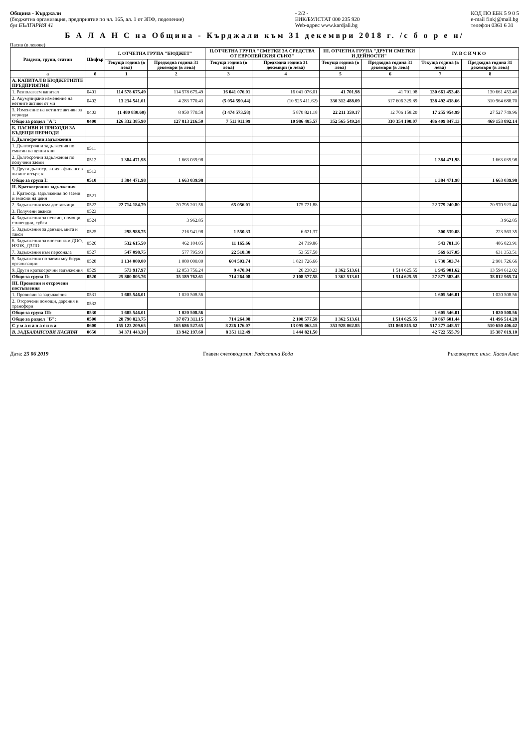Община - Кърджали
(бюджетна организация, предприятие по чл. 165, ал. 1 от ЗПФ, поделение)
бул БЪЛГАРИЯ 41
- 2/2 -
ЕИК/БУЛСТАТ 000 235 920
Web-адрес www.kardjali.bg
КОД ПО ЕБК 5 9 0 5
e-mail finkj@mail.bg
телефон 0361 6 31
Б А Л А Н С на Община - Кърджали към 31 декември 2018 г. /с б о р е н/
Пасив (в левове)
| Раздели, групи, статии | Шифър | I. ОТЧЕТНА ГРУПА "БЮДЖЕТ" | | II.ОТЧЕТНА ГРУПА "СМЕТКИ ЗА СРЕДСТВА ОТ ЕВРОПЕЙСКИЯ СЪЮЗ" | | III. ОТЧЕТНА ГРУПА "ДРУГИ СМЕТКИ И ДЕЙНОСТИ" | | IV. В С И Ч К О | |
| --- | --- | --- | --- | --- | --- | --- | --- | --- | --- |
| | | Текуща година (в лева) | Предходна година 31 декември (в лева) | Текуща година (в лева) | Предходна година 31 декември (в лева) | Текуща година (в лева) | Предходна година 31 декември (в лева) | Текуща година (в лева) | Предходна година 31 декември (в лева) |
| а | б | 1 | 2 | 3 | 4 | 5 | 6 | 7 | 8 |
| А. КАПИТАЛ В БЮДЖЕТНИТЕ ПРЕДПРИЯТИЯ | | | | | | | | | |
| 1. Разполагаем капитал | 0401 | 114 578 675.49 | 114 578 675.49 | 16 041 076.01 | 16 041 076.01 | 41 701.98 | 41 701.98 | 130 661 453.48 | 130 661 453.48 |
| 2. Акумулирано изменение на нетните активи от ми | 0402 | 13 234 541.01 | 4 283 770.43 | (5 054 590.44) | (10 925 411.62) | 330 312 488.09 | 317 606 329.89 | 338 492 438.66 | 310 964 688.70 |
| 3. Изменение на нетните активи за периода | 0403 | (1 480 830.60) | 8 950 770.58 | (3 474 573.58) | 5 870 821.18 | 22 211 359.17 | 12 706 158.20 | 17 255 954.99 | 27 527 749.96 |
| Общо за раздел "А": | 0400 | 126 332 385.90 | 127 813 216.50 | 7 511 911.99 | 10 986 485.57 | 352 565 549.24 | 330 354 190.07 | 486 409 847.13 | 469 153 892.14 |
| Б. ПАСИВИ И ПРИХОДИ ЗА БЪДЕЩИ ПЕРИОДИ | | | | | | | | | |
| I. Дългосрочни задължения | | | | | | | | | |
| 1. Дългосрочни задължения по емисии на ценни кни | 0511 | | | | | | | | |
| 2. Дългосрочни задължения по получени заеми | 0512 | 1 384 471.98 | 1 663 039.98 | | | | | 1 384 471.98 | 1 663 039.98 |
| 3. Други дългоср. з-ния - финансов лизинг и търг. к | 0513 | | | | | | | | |
| Общо за група I: | 0510 | 1 384 471.98 | 1 663 039.98 | | | | | 1 384 471.98 | 1 663 039.98 |
| II. Краткосрочни задължения | | | | | | | | | |
| 1. Краткоср. задължения по заеми и емисии на ценн | 0521 | | | | | | | | |
| 2. Задължения към доставчици | 0522 | 22 714 184.79 | 20 795 201.56 | 65 056.01 | 175 721.88 | | | 22 779 240.80 | 20 970 923.44 |
| 3. Получени аванси | 0523 | | | | | | | | |
| 4. Задължения за пенсии, помощи, стипендии, субси | 0524 | | 3 962.85 | | | | | | 3 962.85 |
| 5. Задължения за данъци, мита и такси | 0525 | 298 988.75 | 216 941.98 | 1 550.33 | 6 621.37 | | | 300 539.08 | 223 563.35 |
| 6. Задължения за вноски към ДОО, НЗОК, ДЗПО | 0526 | 532 615.50 | 462 104.05 | 11 165.66 | 24 719.86 | | | 543 781.16 | 486 823.91 |
| 7. Задължения към персонала | 0527 | 547 098.75 | 577 795.93 | 22 518.30 | 53 557.58 | | | 569 617.05 | 631 353.51 |
| 8. Задължения по заеми м/у бюдж. организации | 0528 | 1 134 000.00 | 1 080 000.00 | 604 503.74 | 1 821 726.66 | | | 1 738 503.74 | 2 901 726.66 |
| 9. Други краткосрочни задължения | 0529 | 573 917.97 | 12 053 756.24 | 9 470.04 | 26 230.23 | 1 362 513.61 | 1 514 625.55 | 1 945 901.62 | 13 594 612.02 |
| Общо за група II: | 0520 | 25 800 805.76 | 35 189 762.61 | 714 264.08 | 2 108 577.58 | 1 362 513.61 | 1 514 625.55 | 27 877 583.45 | 38 812 965.74 |
| III. Провизии и отсрочени постъпления | | | | | | | | | |
| 1. Провизии за задължения | 0531 | 1 605 546.01 | 1 020 508.56 | | | | | 1 605 546.01 | 1 020 508.56 |
| 2. Отсрочени помощи, дарения и трансфери | 0532 | | | | | | | | |
| Общо за група III: | 0530 | 1 605 546.01 | 1 020 508.56 | | | | | 1 605 546.01 | 1 020 508.56 |
| Общо за раздел "Б": | 0500 | 28 790 823.75 | 37 873 311.15 | 714 264.08 | 2 108 577.58 | 1 362 513.61 | 1 514 625.55 | 30 867 601.44 | 41 496 514.28 |
| С у м а н а п а с и в а | 0600 | 155 123 209.65 | 165 686 527.65 | 8 226 176.07 | 13 095 063.15 | 353 928 062.85 | 331 868 815.62 | 517 277 448.57 | 510 650 406.42 |
| В. ЗАДБАЛАНСОВИ ПАСИВИ | 0650 | 34 371 443.30 | 13 942 197.60 | 8 351 112.49 | 1 444 821.50 | | | 42 722 555.79 | 15 387 019.10 |
Дата: 25 06 2019 Главен счетоводител: Радостина Бода
Ръководител: инж. Хасан Азис